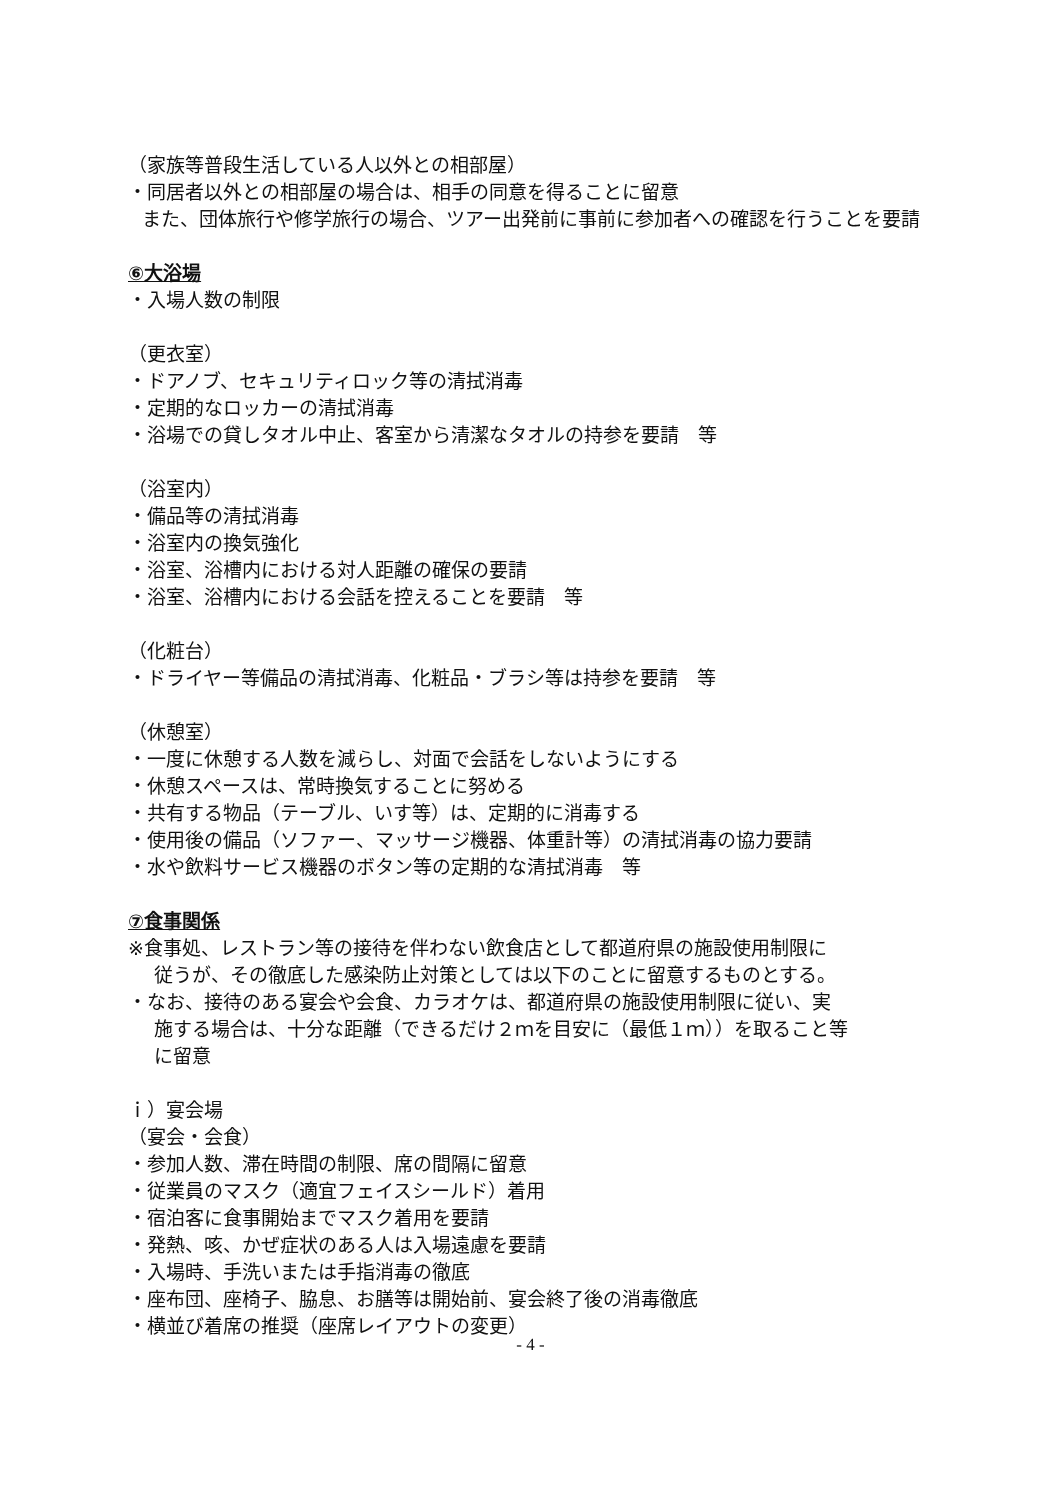（家族等普段生活している人以外との相部屋）
・同居者以外との相部屋の場合は、相手の同意を得ることに留意
また、団体旅行や修学旅行の場合、ツアー出発前に事前に参加者への確認を行うことを要請
⑥大浴場
・入場人数の制限
（更衣室）
・ドアノブ、セキュリティロック等の清拭消毒
・定期的なロッカーの清拭消毒
・浴場での貸しタオル中止、客室から清潔なタオルの持参を要請　等
（浴室内）
・備品等の清拭消毒
・浴室内の換気強化
・浴室、浴槽内における対人距離の確保の要請
・浴室、浴槽内における会話を控えることを要請　等
（化粧台）
・ドライヤー等備品の清拭消毒、化粧品・ブラシ等は持参を要請　等
（休憩室）
・一度に休憩する人数を減らし、対面で会話をしないようにする
・休憩スペースは、常時換気することに努める
・共有する物品（テーブル、いす等）は、定期的に消毒する
・使用後の備品（ソファー、マッサージ機器、体重計等）の清拭消毒の協力要請
・水や飲料サービス機器のボタン等の定期的な清拭消毒　等
⑦食事関係
※食事処、レストラン等の接待を伴わない飲食店として都道府県の施設使用制限に
従うが、その徹底した感染防止対策としては以下のことに留意するものとする。
・なお、接待のある宴会や会食、カラオケは、都道府県の施設使用制限に従い、実
施する場合は、十分な距離（できるだけ２ｍを目安に（最低１ｍ））を取ること等
に留意
ｉ）宴会場
（宴会・会食）
・参加人数、滞在時間の制限、席の間隔に留意
・従業員のマスク（適宜フェイスシールド）着用
・宿泊客に食事開始までマスク着用を要請
・発熱、咳、かぜ症状のある人は入場遠慮を要請
・入場時、手洗いまたは手指消毒の徹底
・座布団、座椅子、脇息、お膳等は開始前、宴会終了後の消毒徹底
・横並び着席の推奨（座席レイアウトの変更）
- 4 -